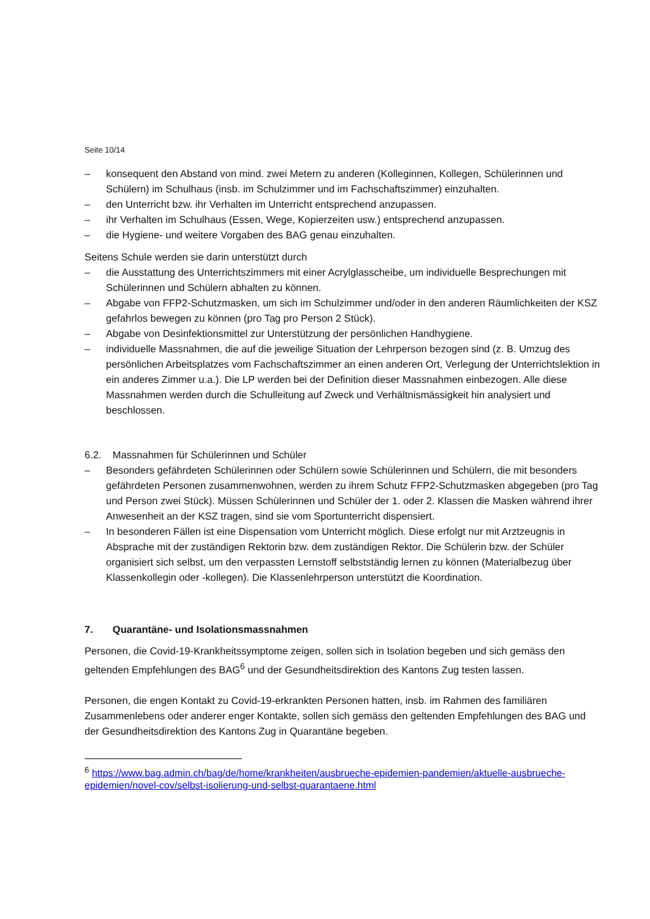Seite 10/14
– konsequent den Abstand von mind. zwei Metern zu anderen (Kolleginnen, Kollegen, Schülerinnen und Schülern) im Schulhaus (insb. im Schulzimmer und im Fachschaftszimmer) einzuhalten.
– den Unterricht bzw. ihr Verhalten im Unterricht entsprechend anzupassen.
– ihr Verhalten im Schulhaus (Essen, Wege, Kopierzeiten usw.) entsprechend anzupassen.
– die Hygiene- und weitere Vorgaben des BAG genau einzuhalten.
Seitens Schule werden sie darin unterstützt durch
– die Ausstattung des Unterrichtszimmers mit einer Acrylglasscheibe, um individuelle Besprechungen mit Schülerinnen und Schülern abhalten zu können.
– Abgabe von FFP2-Schutzmasken, um sich im Schulzimmer und/oder in den anderen Räumlichkeiten der KSZ gefahrlos bewegen zu können (pro Tag pro Person 2 Stück).
– Abgabe von Desinfektionsmittel zur Unterstützung der persönlichen Handhygiene.
– individuelle Massnahmen, die auf die jeweilige Situation der Lehrperson bezogen sind (z. B. Umzug des persönlichen Arbeitsplatzes vom Fachschaftszimmer an einen anderen Ort, Verlegung der Unterrichtslektion in ein anderes Zimmer u.a.). Die LP werden bei der Definition dieser Massnahmen einbezogen. Alle diese Massnahmen werden durch die Schulleitung auf Zweck und Verhältnismässigkeit hin analysiert und beschlossen.
6.2. Massnahmen für Schülerinnen und Schüler
– Besonders gefährdeten Schülerinnen oder Schülern sowie Schülerinnen und Schülern, die mit besonders gefährdeten Personen zusammenwohnen, werden zu ihrem Schutz FFP2-Schutzmasken abgegeben (pro Tag und Person zwei Stück). Müssen Schülerinnen und Schüler der 1. oder 2. Klassen die Masken während ihrer Anwesenheit an der KSZ tragen, sind sie vom Sportunterricht dispensiert.
– In besonderen Fällen ist eine Dispensation vom Unterricht möglich. Diese erfolgt nur mit Arztzeugnis in Absprache mit der zuständigen Rektorin bzw. dem zuständigen Rektor. Die Schülerin bzw. der Schüler organisiert sich selbst, um den verpassten Lernstoff selbstständig lernen zu können (Materialbezug über Klassenkollegin oder -kollegen). Die Klassenlehrperson unterstützt die Koordination.
7. Quarantäne- und Isolationsmassnahmen
Personen, die Covid-19-Krankheitssymptome zeigen, sollen sich in Isolation begeben und sich gemäss den geltenden Empfehlungen des BAG<sup>6</sup> und der Gesundheitsdirektion des Kantons Zug testen lassen.
Personen, die engen Kontakt zu Covid-19-erkrankten Personen hatten, insb. im Rahmen des familiären Zusammenlebens oder anderer enger Kontakte, sollen sich gemäss den geltenden Empfehlungen des BAG und der Gesundheitsdirektion des Kantons Zug in Quarantäne begeben.
<sup>6</sup> https://www.bag.admin.ch/bag/de/home/krankheiten/ausbrueche-epidemien-pandemien/aktuelle-ausbrueche-epidemien/novel-cov/selbst-isolierung-und-selbst-quarantaene.html